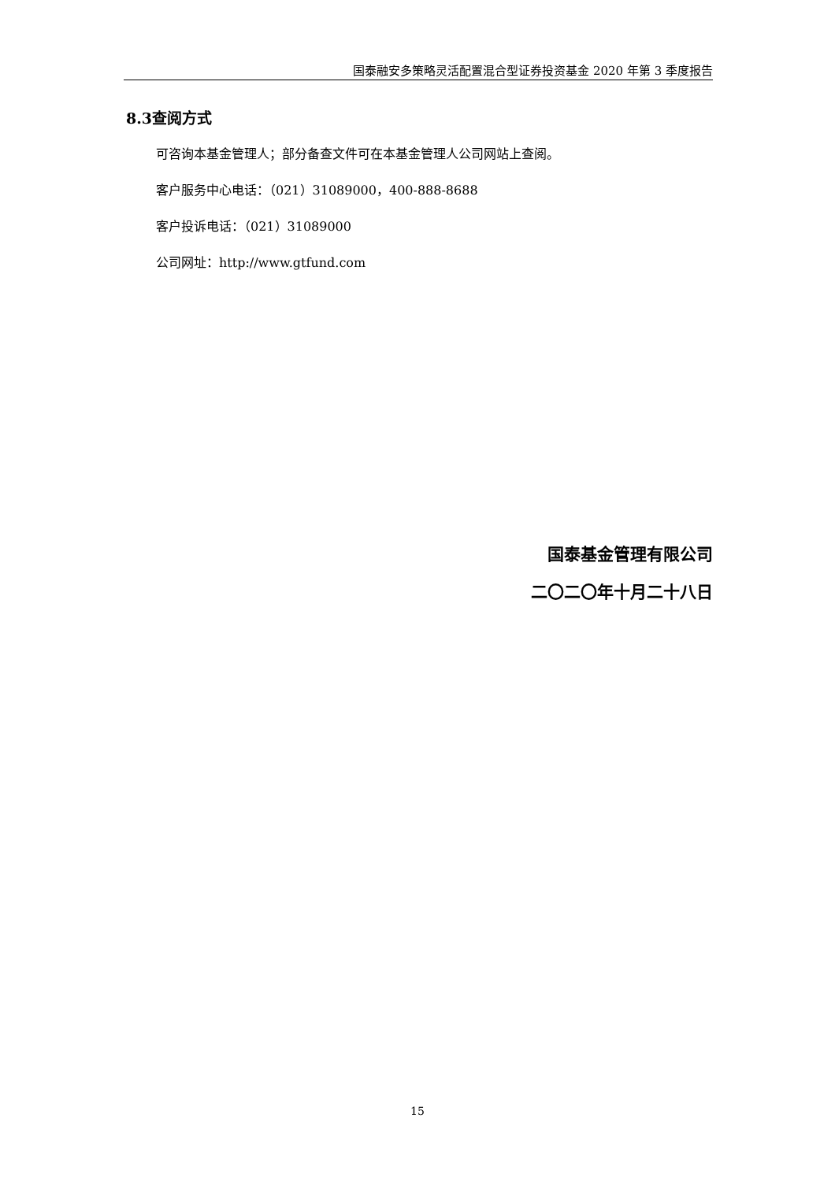国泰融安多策略灵活配置混合型证券投资基金 2020 年第 3 季度报告
8.3查阅方式
可咨询本基金管理人；部分备查文件可在本基金管理人公司网站上查阅。
客户服务中心电话：（021）31089000，400-888-8688
客户投诉电话：（021）31089000
公司网址：http://www.gtfund.com
国泰基金管理有限公司
二〇二〇年十月二十八日
15